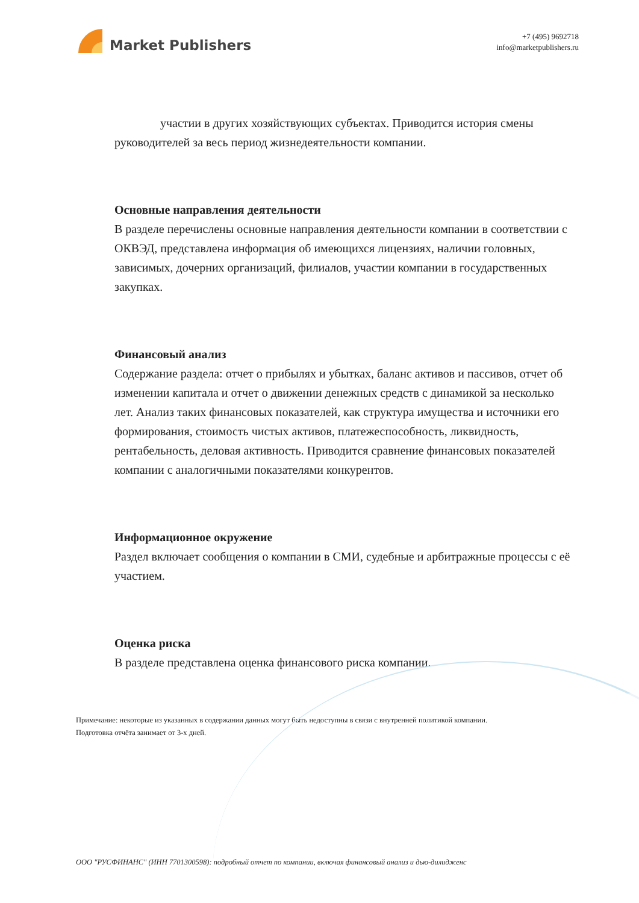Market Publishers
+7 (495) 9692718
info@marketpublishers.ru
участии в других хозяйствующих субъектах. Приводится история смены руководителей за весь период жизнедеятельности компании.
Основные направления деятельности
В разделе перечислены основные направления деятельности компании в соответствии с ОКВЭД, представлена информация об имеющихся лицензиях, наличии головных, зависимых, дочерних организаций, филиалов, участии компании в государственных закупках.
Финансовый анализ
Содержание раздела: отчет о прибылях и убытках, баланс активов и пассивов, отчет об изменении капитала и отчет о движении денежных средств с динамикой за несколько лет. Анализ таких финансовых показателей, как структура имущества и источники его формирования, стоимость чистых активов, платежеспособность, ликвидность, рентабельность, деловая активность. Приводится сравнение финансовых показателей компании с аналогичными показателями конкурентов.
Информационное окружение
Раздел включает сообщения о компании в СМИ, судебные и арбитражные процессы с её участием.
Оценка риска
В разделе представлена оценка финансового риска компании.
Примечание: некоторые из указанных в содержании данных могут быть недоступны в связи с внутренней политикой компании.
Подготовка отчёта занимает от 3-х дней.
ООО "РУСФИНАНС" (ИНН 7701300598): подробный отчет по компании, включая финансовый анализ и дью-дилидженс